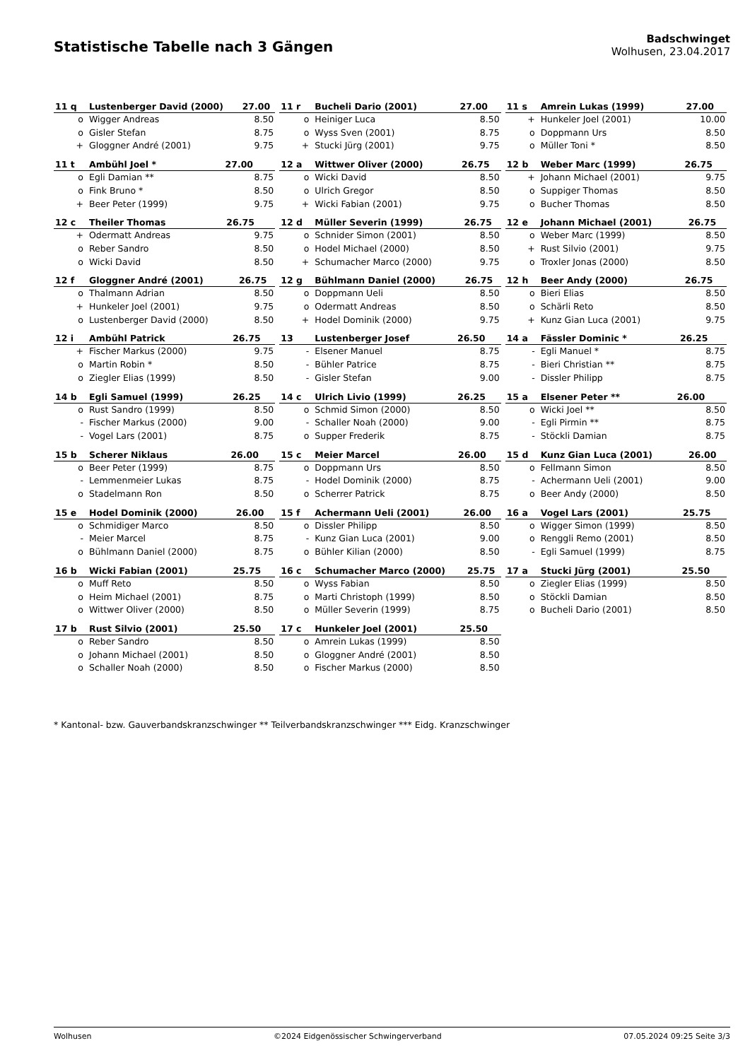Statistische Tabelle nach 3 Gängen
Badschwinget
Wolhusen, 23.04.2017
| / 11 q / Lustenberger David (2000) / 27.00 / / --- / --- / --- / / o / Wigger Andreas / 8.50 / / o / Gisler Stefan / 8.75 / / + / Gloggner André (2001) / 9.75 / | / 11 r / Bucheli Dario (2001) / 27.00 / / --- / --- / --- / / o / Heiniger Luca / 8.50 / / o / Wyss Sven (2001) / 8.75 / / + / Stucki Jürg (2001) / 9.75 / | / 11 s / Amrein Lukas (1999) / 27.00 / / --- / --- / --- / / + / Hunkeler Joel (2001) / 10.00 / / o / Doppmann Urs / 8.50 / / o / Müller Toni * / 8.50 / |
| / 11 t / Ambühl Joel * / 27.00 / / --- / --- / --- / / o / Egli Damian ** / 8.75 / / o / Fink Bruno * / 8.50 / / + / Beer Peter (1999) / 9.75 / | / 12 a / Wittwer Oliver (2000) / 26.75 / / --- / --- / --- / / o / Wicki David / 8.50 / / o / Ulrich Gregor / 8.50 / / + / Wicki Fabian (2001) / 9.75 / | / 12 b / Weber Marc (1999) / 26.75 / / --- / --- / --- / / + / Johann Michael (2001) / 9.75 / / o / Suppiger Thomas / 8.50 / / o / Bucher Thomas / 8.50 / |
| / 12 c / Theiler Thomas / 26.75 / / --- / --- / --- / / + / Odermatt Andreas / 9.75 / / o / Reber Sandro / 8.50 / / o / Wicki David / 8.50 / | / 12 d / Müller Severin (1999) / 26.75 / / --- / --- / --- / / o / Schnider Simon (2001) / 8.50 / / o / Hodel Michael (2000) / 8.50 / / + / Schumacher Marco (2000) / 9.75 / | / 12 e / Johann Michael (2001) / 26.75 / / --- / --- / --- / / o / Weber Marc (1999) / 8.50 / / + / Rust Silvio (2001) / 9.75 / / o / Troxler Jonas (2000) / 8.50 / |
| / 12 f / Gloggner André (2001) / 26.75 / / --- / --- / --- / / o / Thalmann Adrian / 8.50 / / + / Hunkeler Joel (2001) / 9.75 / / o / Lustenberger David (2000) / 8.50 / | / 12 g / Bühlmann Daniel (2000) / 26.75 / / --- / --- / --- / / o / Doppmann Ueli / 8.50 / / o / Odermatt Andreas / 8.50 / / + / Hodel Dominik (2000) / 9.75 / | / 12 h / Beer Andy (2000) / 26.75 / / --- / --- / --- / / o / Bieri Elias / 8.50 / / o / Schärli Reto / 8.50 / / + / Kunz Gian Luca (2001) / 9.75 / |
| / 12 i / Ambühl Patrick / 26.75 / / --- / --- / --- / / + / Fischer Markus (2000) / 9.75 / / o / Martin Robin * / 8.50 / / o / Ziegler Elias (1999) / 8.50 / | / 13 / Lustenberger Josef / 26.50 / / --- / --- / --- / / - / Elsener Manuel / 8.75 / / - / Bühler Patrice / 8.75 / / - / Gisler Stefan / 9.00 / | / 14 a / Fässler Dominic * / 26.25 / / --- / --- / --- / / - / Egli Manuel * / 8.75 / / - / Bieri Christian ** / 8.75 / / - / Dissler Philipp / 8.75 / |
| / 14 b / Egli Samuel (1999) / 26.25 / / --- / --- / --- / / o / Rust Sandro (1999) / 8.50 / / - / Fischer Markus (2000) / 9.00 / / - / Vogel Lars (2001) / 8.75 / | / 14 c / Ulrich Livio (1999) / 26.25 / / --- / --- / --- / / o / Schmid Simon (2000) / 8.50 / / - / Schaller Noah (2000) / 9.00 / / o / Supper Frederik / 8.75 / | / 15 a / Elsener Peter ** / 26.00 / / --- / --- / --- / / o / Wicki Joel ** / 8.50 / / - / Egli Pirmin ** / 8.75 / / - / Stöckli Damian / 8.75 / |
| / 15 b / Scherer Niklaus / 26.00 / / --- / --- / --- / / o / Beer Peter (1999) / 8.75 / / - / Lemmenmeier Lukas / 8.75 / / o / Stadelmann Ron / 8.50 / | / 15 c / Meier Marcel / 26.00 / / --- / --- / --- / / o / Doppmann Urs / 8.50 / / - / Hodel Dominik (2000) / 8.75 / / o / Scherrer Patrick / 8.75 / | / 15 d / Kunz Gian Luca (2001) / 26.00 / / --- / --- / --- / / o / Fellmann Simon / 8.50 / / - / Achermann Ueli (2001) / 9.00 / / o / Beer Andy (2000) / 8.50 / |
| / 15 e / Hodel Dominik (2000) / 26.00 / / --- / --- / --- / / o / Schmidiger Marco / 8.50 / / - / Meier Marcel / 8.75 / / o / Bühlmann Daniel (2000) / 8.75 / | / 15 f / Achermann Ueli (2001) / 26.00 / / --- / --- / --- / / o / Dissler Philipp / 8.50 / / - / Kunz Gian Luca (2001) / 9.00 / / o / Bühler Kilian (2000) / 8.50 / | / 16 a / Vogel Lars (2001) / 25.75 / / --- / --- / --- / / o / Wigger Simon (1999) / 8.50 / / o / Renggli Remo (2001) / 8.50 / / - / Egli Samuel (1999) / 8.75 / |
| / 16 b / Wicki Fabian (2001) / 25.75 / / --- / --- / --- / / o / Muff Reto / 8.50 / / o / Heim Michael (2001) / 8.75 / / o / Wittwer Oliver (2000) / 8.50 / | / 16 c / Schumacher Marco (2000) / 25.75 / / --- / --- / --- / / o / Wyss Fabian / 8.50 / / o / Marti Christoph (1999) / 8.50 / / o / Müller Severin (1999) / 8.75 / | / 17 a / Stucki Jürg (2001) / 25.50 / / --- / --- / --- / / o / Ziegler Elias (1999) / 8.50 / / o / Stöckli Damian / 8.50 / / o / Bucheli Dario (2001) / 8.50 / |
| / 17 b / Rust Silvio (2001) / 25.50 / / --- / --- / --- / / o / Reber Sandro / 8.50 / / o / Johann Michael (2001) / 8.50 / / o / Schaller Noah (2000) / 8.50 / | / 17 c / Hunkeler Joel (2001) / 25.50 / / --- / --- / --- / / o / Amrein Lukas (1999) / 8.50 / / o / Gloggner André (2001) / 8.50 / / o / Fischer Markus (2000) / 8.50 / | |
* Kantonal- bzw. Gauverbandskranzschwinger ** Teilverbandskranzschwinger *** Eidg. Kranzschwinger
Wolhusen ©2024 Eidgenössischer Schwingerverband 07.05.2024 09:25 Seite 3/3